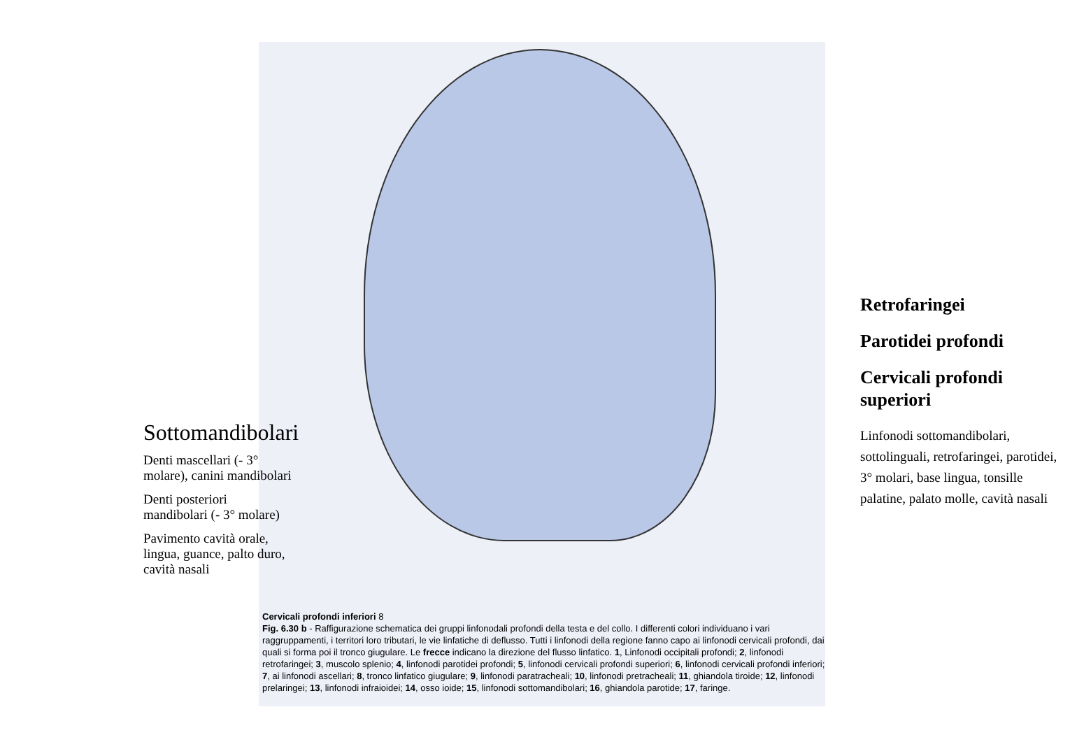Sottomandibolari
Denti mascellari (- 3° molare), canini mandibolari
Denti posteriori mandibolari (- 3° molare)
Pavimento cavità orale, lingua, guance, palto duro, cavità nasali
Cervicali profondi inferiori 8
Fig. 6.30 b - Raffigurazione schematica dei gruppi linfonodali profondi della testa e del collo. I differenti colori individuano i vari raggruppamenti, i territori loro tributari, le vie linfatiche di deflusso. Tutti i linfonodi della regione fanno capo ai linfonodi cervicali profondi, dai quali si forma poi il tronco giugulare. Le frecce indicano la direzione del flusso linfatico. 1, Linfonodi occipitali profondi; 2, linfonodi retrofaringei; 3, muscolo splenio; 4, linfonodi parotidei profondi; 5, linfonodi cervicali profondi superiori; 6, linfonodi cervicali profondi inferiori; 7, ai linfonodi ascellari; 8, tronco linfatico giugulare; 9, linfonodi paratracheali; 10, linfonodi pretracheali; 11, ghiandola tiroide; 12, linfonodi prelaringei; 13, linfonodi infraioidei; 14, osso ioide; 15, linfonodi sottomandibolari; 16, ghiandola parotide; 17, faringe.
Retrofaringei
Parotidei profondi
Cervicali profondi superiori
Linfonodi sottomandibolari, sottolinguali, retrofaringei, parotidei, 3° molari, base lingua, tonsille palatine, palato molle, cavità nasali